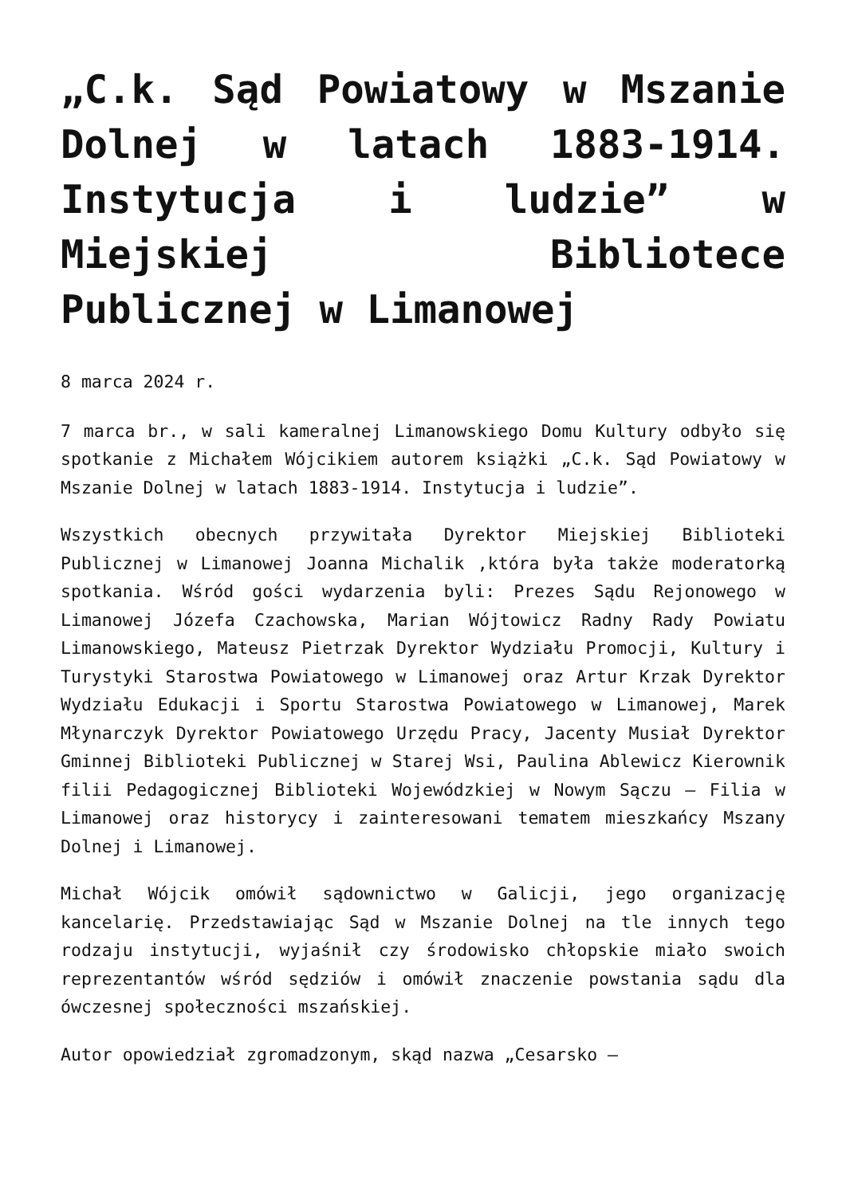„C.k. Sąd Powiatowy w Mszanie Dolnej w latach 1883-1914. Instytucja i ludzie” w Miejskiej Bibliotece Publicznej w Limanowej
8 marca 2024 r.
7 marca br., w sali kameralnej Limanowskiego Domu Kultury odbyło się spotkanie z Michałem Wójcikiem autorem książki „C.k. Sąd Powiatowy w Mszanie Dolnej w latach 1883-1914. Instytucja i ludzie”.
Wszystkich obecnych przywitała Dyrektor Miejskiej Biblioteki Publicznej w Limanowej Joanna Michalik ,która była także moderatorką spotkania. Wśród gości wydarzenia byli: Prezes Sądu Rejonowego w Limanowej Józefa Czachowska, Marian Wójtowicz Radny Rady Powiatu Limanowskiego, Mateusz Pietrzak Dyrektor Wydziału Promocji, Kultury i Turystyki Starostwa Powiatowego w Limanowej oraz Artur Krzak Dyrektor Wydziału Edukacji i Sportu Starostwa Powiatowego w Limanowej, Marek Młynarczyk Dyrektor Powiatowego Urzędu Pracy, Jacenty Musiał Dyrektor Gminnej Biblioteki Publicznej w Starej Wsi, Paulina Ablewicz Kierownik filii Pedagogicznej Biblioteki Wojewódzkiej w Nowym Sączu – Filia w Limanowej oraz historycy i zainteresowani tematem mieszkańcy Mszany Dolnej i Limanowej.
Michał Wójcik omówił sądownictwo w Galicji, jego organizację kancelarię. Przedstawiając Sąd w Mszanie Dolnej na tle innych tego rodzaju instytucji, wyjaśnił czy środowisko chłopskie miało swoich reprezentantów wśród sędziów i omówił znaczenie powstania sądu dla ówczesnej społeczności mszańskiej.
Autor opowiedział zgromadzonym, skąd nazwa „Cesarsko –